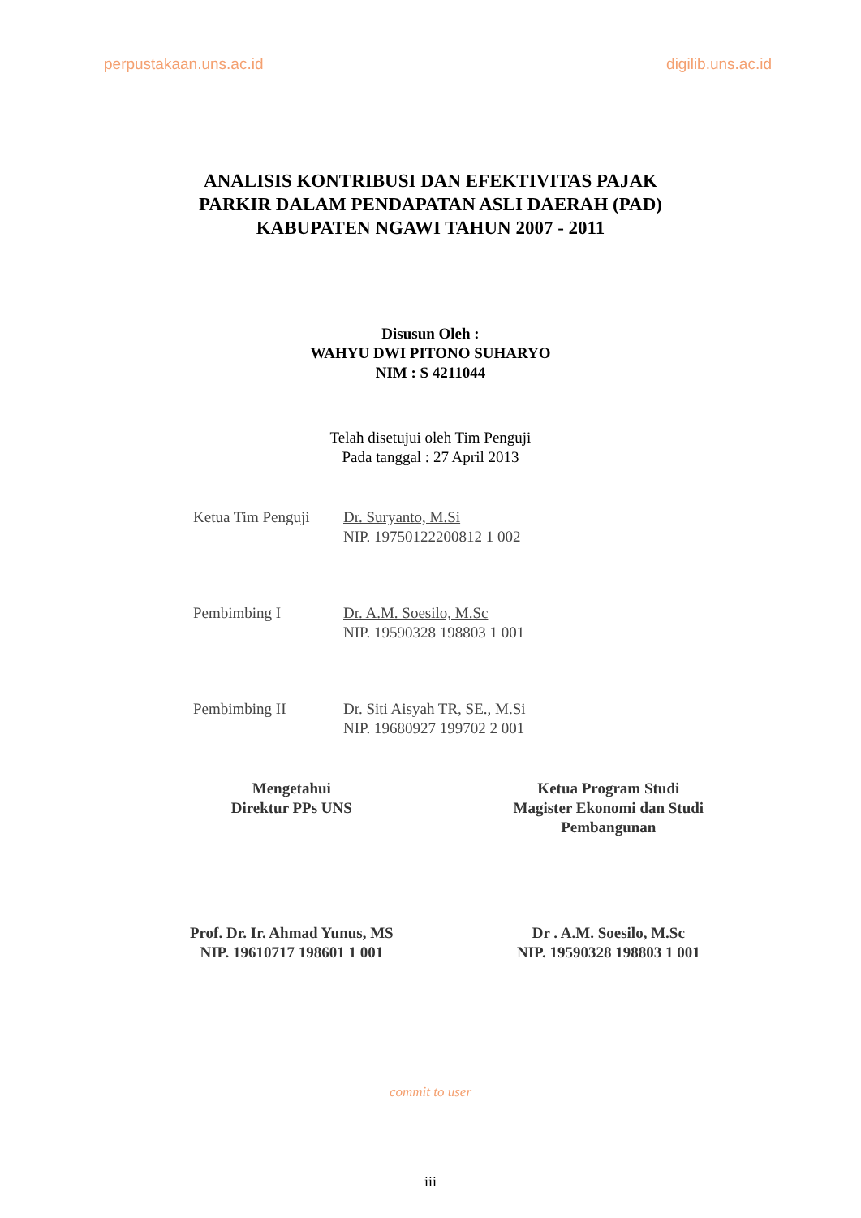perpustakaan.uns.ac.id digilib.uns.ac.id
ANALISIS KONTRIBUSI DAN EFEKTIVITAS PAJAK
PARKIR DALAM PENDAPATAN ASLI DAERAH (PAD)
KABUPATEN NGAWI TAHUN 2007 - 2011
Disusun Oleh :
WAHYU DWI PITONO SUHARYO
NIM : S 4211044
Telah disetujui oleh Tim Penguji
Pada tanggal : 27 April 2013
Ketua Tim Penguji
Dr. Suryanto, M.Si
NIP. 19750122200812 1 002
Pembimbing I Dr. A.M. Soesilo, M.Sc
NIP. 19590328 198803 1 001
Pembimbing II Dr. Siti Aisyah TR, SE., M.Si
NIP. 19680927 199702 2 001
Mengetahui
Direktur PPs UNS
Prof. Dr. Ir. Ahmad Yunus, MS
NIP. 19610717 198601 1 001
Ketua Program Studi
Magister Ekonomi dan Studi
Pembangunan
Dr . A.M. Soesilo, M.Sc
NIP. 19590328 198803 1 001
commit to user
iii